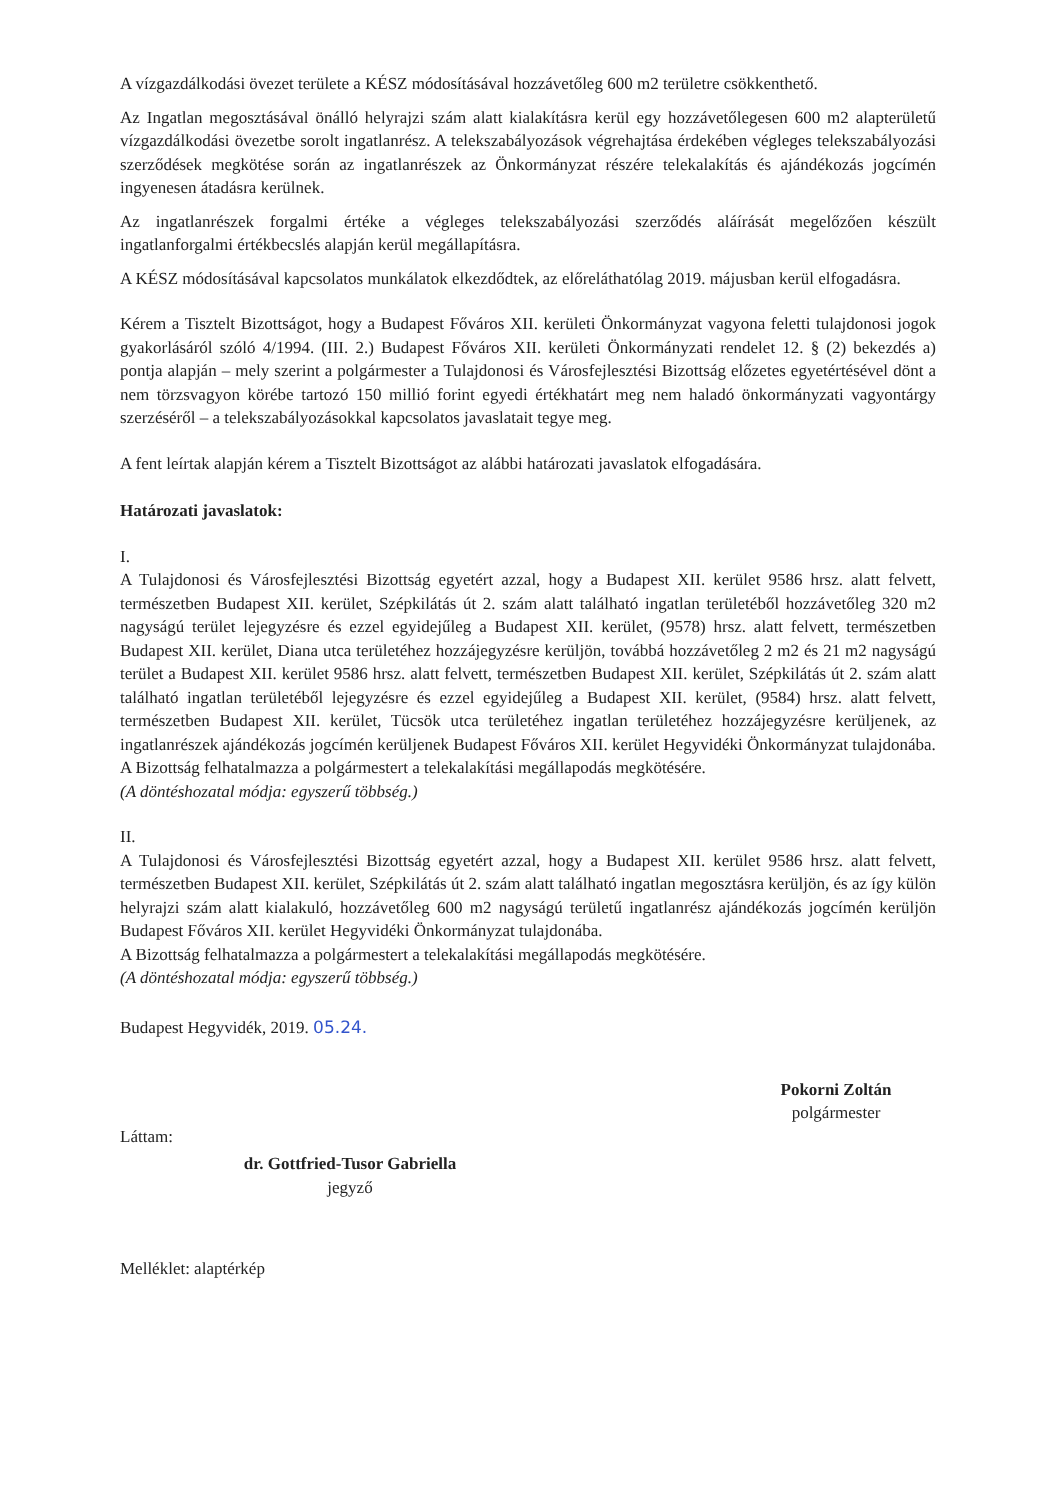A vízgazdálkodási övezet területe a KÉSZ módosításával hozzávetőleg 600 m2 területre csökkenthető.
Az Ingatlan megosztásával önálló helyrajzi szám alatt kialakításra kerül egy hozzávetőlegesen 600 m2 alapterületű vízgazdálkodási övezetbe sorolt ingatlanrész. A telekszabályozások végrehajtása érdekében végleges telekszabályozási szerződések megkötése során az ingatlanrészek az Önkormányzat részére telekalakítás és ajándékozás jogcímén ingyenesen átadásra kerülnek.
Az ingatlanrészek forgalmi értéke a végleges telekszabályozási szerződés aláírását megelőzően készült ingatlanforgalmi értékbecslés alapján kerül megállapításra.
A KÉSZ módosításával kapcsolatos munkálatok elkezdődtek, az előreláthatólag 2019. májusban kerül elfogadásra.
Kérem a Tisztelt Bizottságot, hogy a Budapest Főváros XII. kerületi Önkormányzat vagyona feletti tulajdonosi jogok gyakorlásáról szóló 4/1994. (III. 2.) Budapest Főváros XII. kerületi Önkormányzati rendelet 12. § (2) bekezdés a) pontja alapján – mely szerint a polgármester a Tulajdonosi és Városfejlesztési Bizottság előzetes egyetértésével dönt a nem törzsvagyon körébe tartozó 150 millió forint egyedi értékhatárt meg nem haladó önkormányzati vagyontárgy szerzéséről – a telekszabályozásokkal kapcsolatos javaslatait tegye meg.
A fent leírtak alapján kérem a Tisztelt Bizottságot az alábbi határozati javaslatok elfogadására.
Határozati javaslatok:
I.
A Tulajdonosi és Városfejlesztési Bizottság egyetért azzal, hogy a Budapest XII. kerület 9586 hrsz. alatt felvett, természetben Budapest XII. kerület, Szépkilátás út 2. szám alatt található ingatlan területéből hozzávetőleg 320 m2 nagyságú terület lejegyzésre és ezzel egyidejűleg a Budapest XII. kerület, (9578) hrsz. alatt felvett, természetben Budapest XII. kerület, Diana utca területéhez hozzájegyzésre kerüljön, továbbá hozzávetőleg 2 m2 és 21 m2 nagyságú terület a Budapest XII. kerület 9586 hrsz. alatt felvett, természetben Budapest XII. kerület, Szépkilátás út 2. szám alatt található ingatlan területéből lejegyzésre és ezzel egyidejűleg a Budapest XII. kerület, (9584) hrsz. alatt felvett, természetben Budapest XII. kerület, Tücsök utca területéhez ingatlan területéhez hozzájegyzésre kerüljenek, az ingatlanrészek ajándékozás jogcímén kerüljenek Budapest Főváros XII. kerület Hegyvidéki Önkormányzat tulajdonába.
A Bizottság felhatalmazza a polgármestert a telekalakítási megállapodás megkötésére.
(A döntéshozatal módja: egyszerű többség.)
II.
A Tulajdonosi és Városfejlesztési Bizottság egyetért azzal, hogy a Budapest XII. kerület 9586 hrsz. alatt felvett, természetben Budapest XII. kerület, Szépkilátás út 2. szám alatt található ingatlan megosztásra kerüljön, és az így külön helyrajzi szám alatt kialakuló, hozzávetőleg 600 m2 nagyságú területű ingatlanrész ajándékozás jogcímén kerüljön Budapest Főváros XII. kerület Hegyvidéki Önkormányzat tulajdonába.
A Bizottság felhatalmazza a polgármestert a telekalakítási megállapodás megkötésére.
(A döntéshozatal módja: egyszerű többség.)
Budapest Hegyvidék, 2019. 05.24.
Pokorni Zoltán
polgármester
Láttam:
dr. Gottfried-Tusor Gabriella
jegyző
Melléklet: alaptérkép